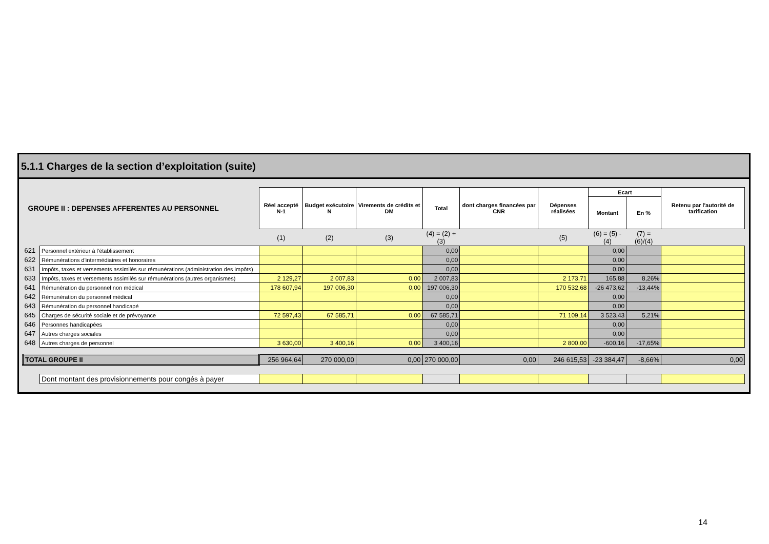5.1.1 Charges de la section d’exploitation (suite)
| GROUPE II : DEPENSES AFFERENTES AU PERSONNEL | | Réel accepté N-1 | Budget exécutoire N | Virements de crédits et DM | Total | dont charges financées par CNR | Dépenses réalisées | Ecart | | Retenu par l'autorité de tarification |
| --- | --- | --- | --- | --- | --- | --- | --- | --- | --- | --- |
| | | | | | | | | Montant | En % | |
| | | (1) | (2) | (3) | (4) = (2) +(3) | | (5) | (6) = (5) - (4) | (7) = (6)/(4) | |
| 621 | Personnel extérieur à l'établissement | | | | 0,00 | | | 0,00 | | |
| 622 | Rémunérations d'intermédiaires et honoraires | | | | 0,00 | | | 0,00 | | |
| 631 | Impôts, taxes et versements assimilés sur rémunérations (administration des impôts) | | | | 0,00 | | | 0,00 | | |
| 633 | Impôts, taxes et versements assimilés sur rémunérations (autres organismes) | 2 129,27 | 2 007,83 | 0,00 | 2 007,83 | | 2 173,71 | 165,88 | 8,26% | |
| 641 | Rémunération du personnel non médical | 178 607,94 | 197 006,30 | 0,00 | 197 006,30 | | 170 532,68 | -26 473,62 | -13,44% | |
| 642 | Rémunération du personnel médical | | | | 0,00 | | | 0,00 | | |
| 643 | Rémunération du personnel handicapé | | | | 0,00 | | | 0,00 | | |
| 645 | Charges de sécurité sociale et de prévoyance | 72 597,43 | 67 585,71 | 0,00 | 67 585,71 | | 71 109,14 | 3 523,43 | 5,21% | |
| 646 | Personnes handicapées | | | | 0,00 | | | 0,00 | | |
| 647 | Autres charges sociales | | | | 0,00 | | | 0,00 | | |
| 648 | Autres charges de personnel | 3 630,00 | 3 400,16 | 0,00 | 3 400,16 | | 2 800,00 | -600,16 | -17,65% | |
| TOTAL GROUPE II | | 256 964,64 | 270 000,00 | 0,00 | 270 000,00 | 0,00 | 246 615,53 | -23 384,47 | -8,66% | 0,00 |
| | Dont montant des provisionnements pour congés à payer | | | | | | | | | |
14